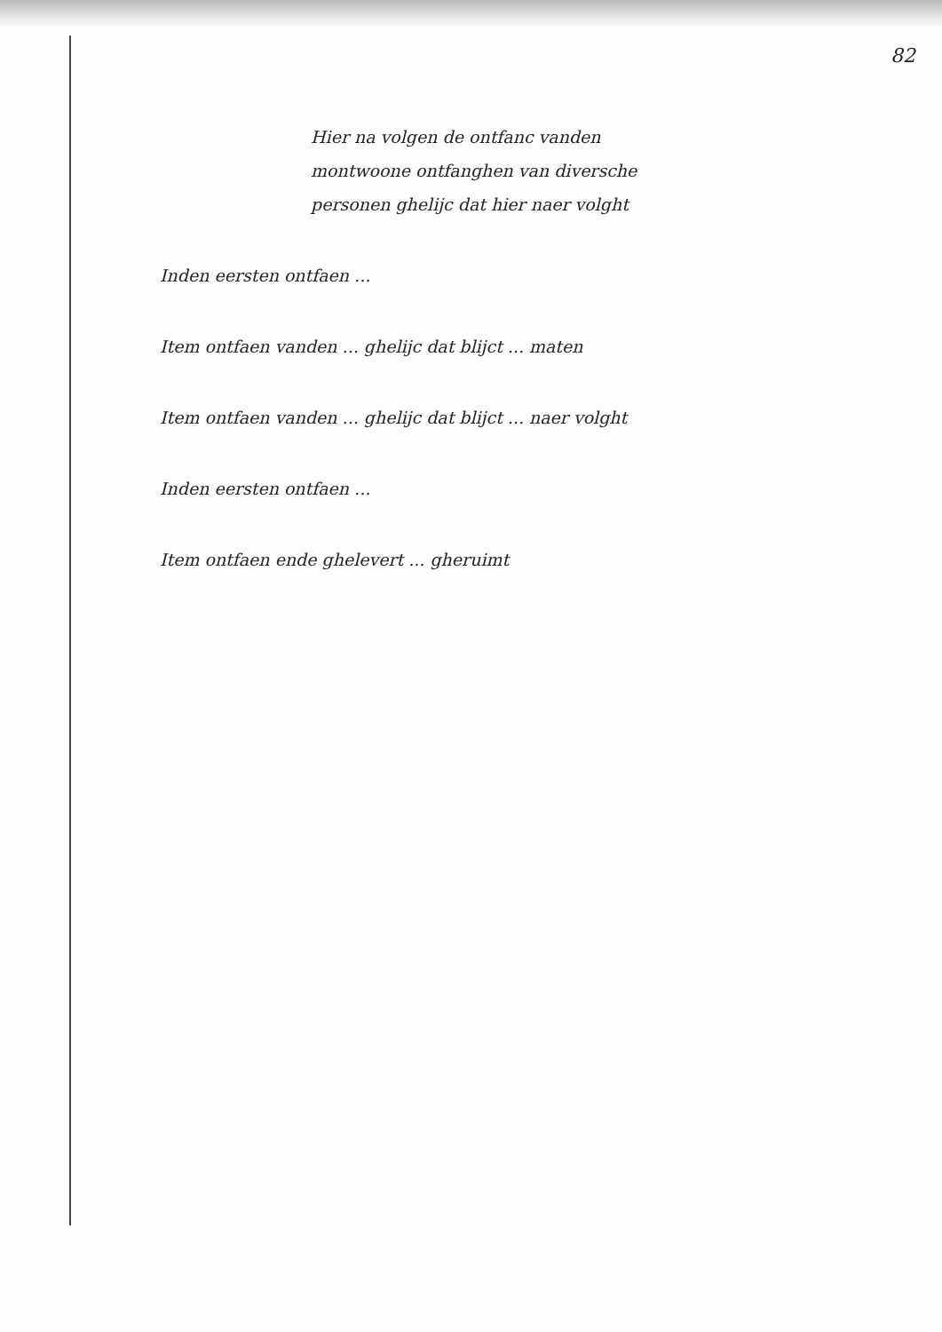82
Hier na volgen de ontfanc vanden montwoone ontfanghen van diversche personen ghelijc dat hier naer volght
Inden eersten ontfaen ...
Item ontfaen vanden ... ghelijc dat blijct ... maten
Item ontfaen vanden ... ghelijc dat blijct ... naer volght
Inden eersten ontfaen ...
Item ontfaen ende ghelevert ... gheruimt